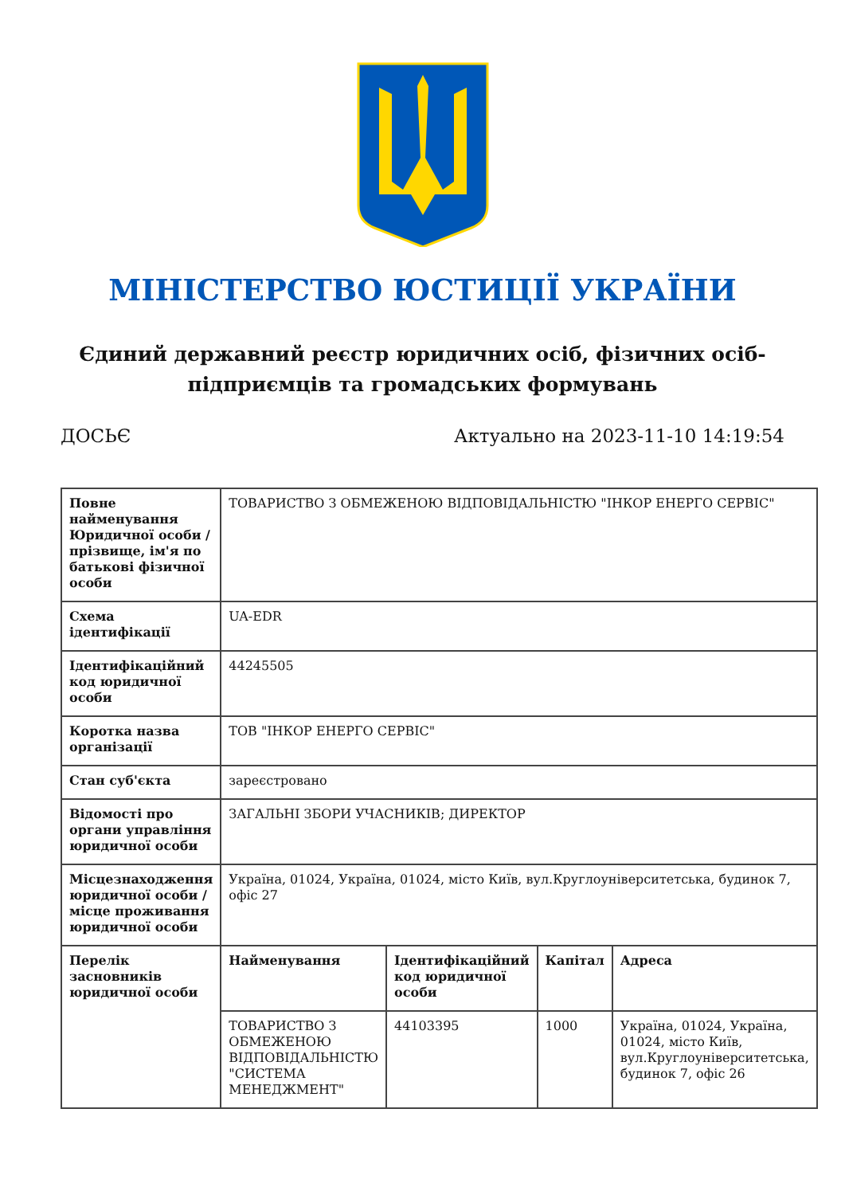МІНІСТЕРСТВО ЮСТИЦІЇ УКРАЇНИ
Єдиний державний реєстр юридичних осіб, фізичних осіб-підприємців та громадських формувань
ДОСЬЄ Актуально на 2023-11-10 14:19:54
| Повне найменування Юридичної особи / прізвище, ім'я по батькові фізичної особи | ТОВАРИСТВО З ОБМЕЖЕНОЮ ВІДПОВІДАЛЬНІСТЮ "ІНКОР ЕНЕРГО СЕРВІС" | | | |
| Схема ідентифікації | UA-EDR | | | |
| Ідентифікаційний код юридичної особи | 44245505 | | | |
| Коротка назва організації | ТОВ "ІНКОР ЕНЕРГО СЕРВІС" | | | |
| Стан суб'єкта | зареєстровано | | | |
| Відомості про органи управління юридичної особи | ЗАГАЛЬНІ ЗБОРИ УЧАСНИКІВ; ДИРЕКТОР | | | |
| Місцезнаходження юридичної особи / місце проживання юридичної особи | Україна, 01024, Україна, 01024, місто Київ, вул.Круглоуніверситетська, будинок 7, офіс 27 | | | |
| Перелік засновників юридичної особи | Найменування | Ідентифікаційний код юридичної особи | Капітал | Адреса |
| | ТОВАРИСТВО З ОБМЕЖЕНОЮ ВІДПОВІДАЛЬНІСТЮ "СИСТЕМА МЕНЕДЖМЕНТ" | 44103395 | 1000 | Україна, 01024, Україна, 01024, місто Київ, вул.Круглоуніверситетська, будинок 7, офіс 26 |